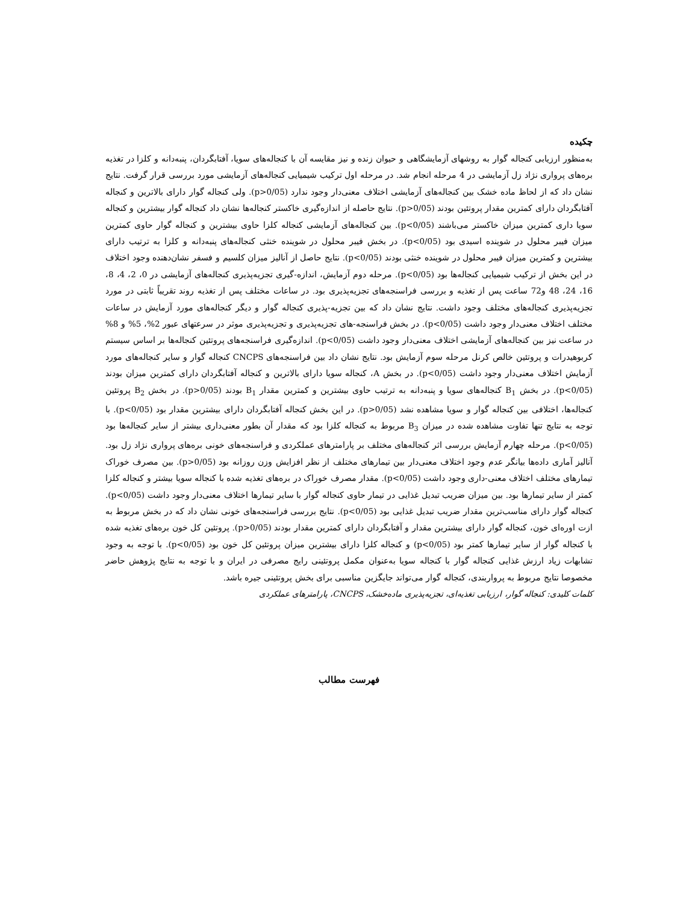چکیده
به‌منظور ارزیابی کنجاله گوار به روشهای آزمایشگاهی و حیوان زنده و نیز مقایسه آن با کنجاله‌های سویا، آفتابگردان، پنبه‌دانه و کلزا در تغذیه بره‌های پرواری نژاد زل آزمایشی در 4 مرحله انجام شد. در مرحله اول ترکیب شیمیایی کنجاله‌های آزمایشی مورد بررسی قرار گرفت. نتایج نشان داد که از لحاظ ماده خشک بین کنجاله‌های آزمایشی اختلاف معنی‌دار وجود ندارد (p>0/05). ولی کنجاله گوار دارای بالاترین و کنجاله آفتابگردان دارای کمترین مقدار پروتئین بودند (p>0/05). نتایج حاصله از اندازه‌گیری خاکستر کنجاله‌ها نشان داد کنجاله گوار بیشترین و کنجاله سویا داری کمترین میزان خاکستر می‌باشند (p<0/05). بین کنجاله‌های آزمایشی کنجاله کلزا حاوی بیشترین و کنجاله گوار حاوی کمترین میزان فیبر محلول در شوینده اسیدی بود (p<0/05). در بخش فیبر محلول در شوینده خنثی کنجاله‌های پنبه‌دانه و کلزا به ترتیب دارای بیشترین و کمترین میزان فیبر محلول در شوینده خنثی بودند (p<0/05). نتایج حاصل از آنالیز میزان کلسیم و فسفر نشان‌دهنده وجود اختلاف در این بخش از ترکیب شیمیایی کنجاله‌ها بود (p<0/05). مرحله دوم آزمایش، اندازه-گیری تجزیه‌پذیری کنجاله‌های آزمایشی در 0، 2، 4، 8، 16، 24، 48 و72 ساعت پس از تغذیه و بررسی فراسنجه‌های تجزیه‌پذیری بود. در ساعات مختلف پس از تغذیه روند تقریباً ثابتی در مورد تجزیه‌پذیری کنجاله‌های مختلف وجود داشت. نتایج نشان داد که بین تجزیه-پذیری کنجاله گوار و دیگر کنجاله‌های مورد آزمایش در ساعات مختلف اختلاف معنی‌دار وجود داشت (p<0/05). در بخش فراسنجه-های تجزیه‌پذیری و تجزیه‌پذیری موثر در سرعتهای عبور 2%، 5% و 8% در ساعت نیز بین کنجاله‌های آزمایشی اختلاف معنی‌دار وجود داشت (p<0/05). اندازه‌گیری فراسنجه‌های پروتئین کنجاله‌ها بر اساس سیستم کربوهیدرات و پروتئین خالص کرنل مرحله سوم آزمایش بود. نتایج نشان داد بین فراسنجه‌های CNCPS کنجاله گوار و سایر کنجاله‌های مورد آزمایش اختلاف معنی‌دار وجود داشت (p<0/05). در بخش A، کنجاله سویا دارای بالاترین و کنجاله آفتابگردان دارای کمترین میزان بودند (p<0/05). در بخش B<sub>1</sub> کنجاله‌های سویا و پنبه‌دانه به ترتیب حاوی بیشترین و کمترین مقدار B<sub>1</sub> بودند (p>0/05). در بخش B<sub>2</sub> پروتئین کنجاله‌ها، اختلافی بین کنجاله گوار و سویا مشاهده نشد (p>0/05). در این بخش کنجاله آفتابگردان دارای بیشترین مقدار بود (p<0/05). با توجه به نتایج تنها تفاوت مشاهده شده در میزان B<sub>3</sub> مربوط به کنجاله کلزا بود که مقدار آن بطور معنی‌داری بیشتر از سایر کنجاله‌ها بود (p<0/05). مرحله چهارم آزمایش بررسی اثر کنجاله‌های مختلف بر پارامترهای عملکردی و فراسنجه‌های خونی بره‌های پرواری نژاد زل بود. آنالیز آماری داده‌ها بیانگر عدم وجود اختلاف معنی‌دار بین تیمارهای مختلف از نظر افزایش وزن روزانه بود (p>0/05). بین مصرف خوراک تیمارهای مختلف اختلاف معنی-داری وجود داشت (p<0/05). مقدار مصرف خوراک در بره‌های تغذیه شده با کنجاله سویا بیشتر و کنجاله کلزا کمتر از سایر تیمارها بود. بین میزان ضریب تبدیل غذایی در تیمار حاوی کنجاله گوار با سایر تیمارها اختلاف معنی‌دار وجود داشت (p<0/05). کنجاله گوار دارای مناسب‌ترین مقدار ضریب تبدیل غذایی بود (p<0/05). نتایج بررسی فراسنجه‌های خونی نشان داد که در بخش مربوط به ازت اوره‌ای خون، کنجاله گوار دارای بیشترین مقدار و آفتابگردان دارای کمترین مقدار بودند (p>0/05). پروتئین کل خون بره‌های تغذیه شده با کنجاله گوار از سایر تیمارها کمتر بود (p<0/05) و کنجاله کلزا دارای بیشترین میزان پروتئین کل خون بود (p<0/05). با توجه به وجود تشابهات زیاد ارزش غذایی کنجاله گوار با کنجاله سویا به‌عنوان مکمل پروتئینی رایج مصرفی در ایران و با توجه به نتایج پژوهش حاضر مخصوصا نتایج مربوط به پرواربندی، کنجاله گوار می‌تواند جایگزین مناسبی برای بخش پروتئینی جیره باشد.
کلمات کلیدی: کنجاله گوار، ارزیابی تغذیه‌ای، تجزیه‌پذیری ماده‌خشک، CNCPS، پارامترهای عملکردی
فهرست مطالب